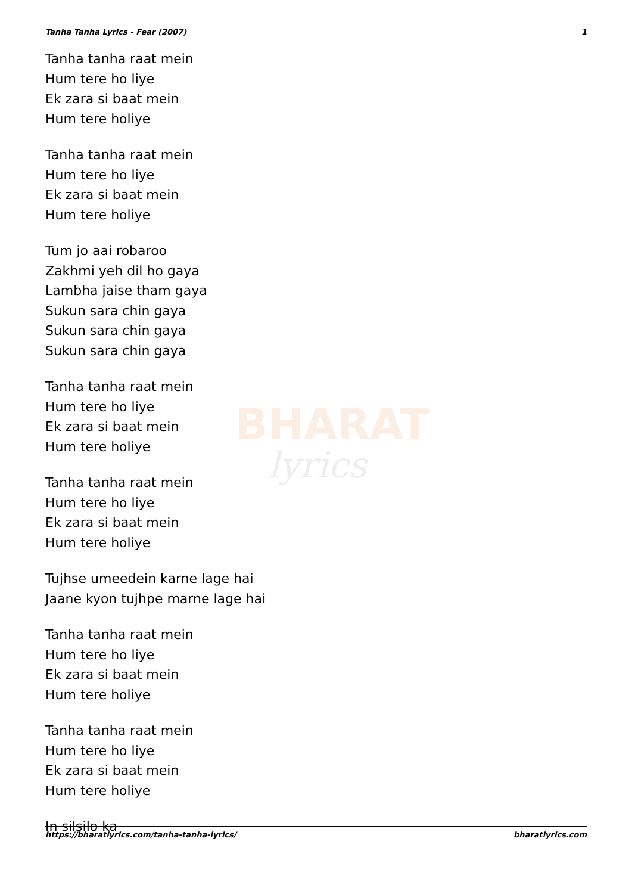Tanha Tanha Lyrics - Fear (2007) 1
BHARAT
lyrics
Tanha tanha raat mein
Hum tere ho liye
Ek zara si baat mein
Hum tere holiye
Tanha tanha raat mein
Hum tere ho liye
Ek zara si baat mein
Hum tere holiye
Tum jo aai robaroo
Zakhmi yeh dil ho gaya
Lambha jaise tham gaya
Sukun sara chin gaya
Sukun sara chin gaya
Sukun sara chin gaya
Tanha tanha raat mein
Hum tere ho liye
Ek zara si baat mein
Hum tere holiye
Tanha tanha raat mein
Hum tere ho liye
Ek zara si baat mein
Hum tere holiye
Tujhse umeedein karne lage hai
Jaane kyon tujhpe marne lage hai
Tanha tanha raat mein
Hum tere ho liye
Ek zara si baat mein
Hum tere holiye
Tanha tanha raat mein
Hum tere ho liye
Ek zara si baat mein
Hum tere holiye
In silsilo ka
https://bharatlyrics.com/tanha-tanha-lyrics/ bharatlyrics.com